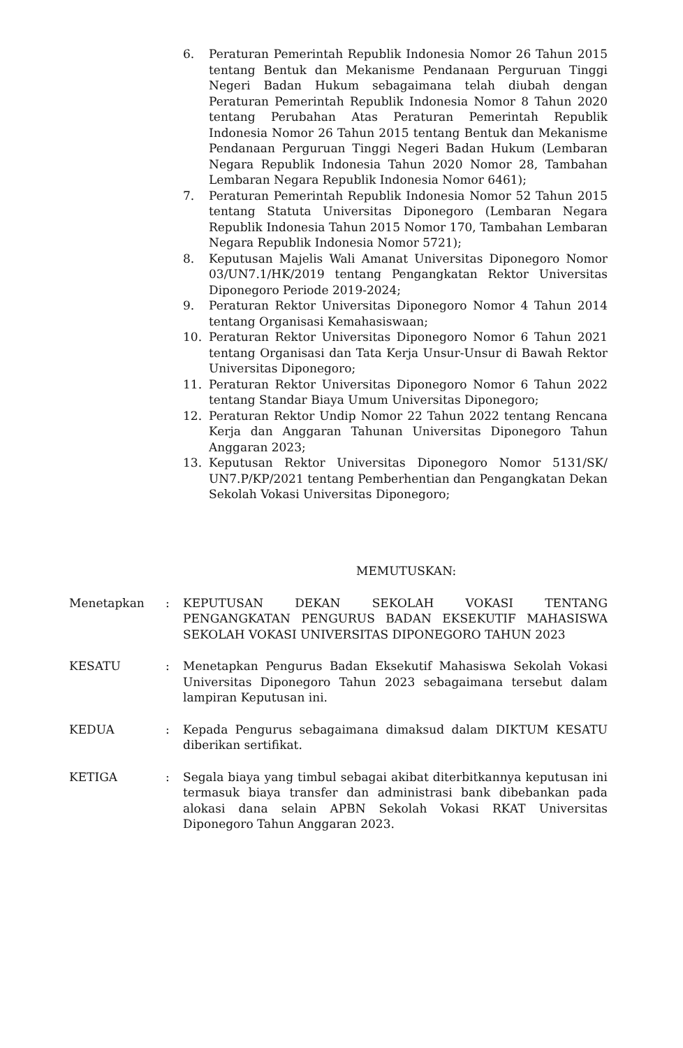6. Peraturan Pemerintah Republik Indonesia Nomor 26 Tahun 2015 tentang Bentuk dan Mekanisme Pendanaan Perguruan Tinggi Negeri Badan Hukum sebagaimana telah diubah dengan Peraturan Pemerintah Republik Indonesia Nomor 8 Tahun 2020 tentang Perubahan Atas Peraturan Pemerintah Republik Indonesia Nomor 26 Tahun 2015 tentang Bentuk dan Mekanisme Pendanaan Perguruan Tinggi Negeri Badan Hukum (Lembaran Negara Republik Indonesia Tahun 2020 Nomor 28, Tambahan Lembaran Negara Republik Indonesia Nomor 6461);
7. Peraturan Pemerintah Republik Indonesia Nomor 52 Tahun 2015 tentang Statuta Universitas Diponegoro (Lembaran Negara Republik Indonesia Tahun 2015 Nomor 170, Tambahan Lembaran Negara Republik Indonesia Nomor 5721);
8. Keputusan Majelis Wali Amanat Universitas Diponegoro Nomor 03/UN7.1/HK/2019 tentang Pengangkatan Rektor Universitas Diponegoro Periode 2019-2024;
9. Peraturan Rektor Universitas Diponegoro Nomor 4 Tahun 2014 tentang Organisasi Kemahasiswaan;
10. Peraturan Rektor Universitas Diponegoro Nomor 6 Tahun 2021 tentang Organisasi dan Tata Kerja Unsur-Unsur di Bawah Rektor Universitas Diponegoro;
11. Peraturan Rektor Universitas Diponegoro Nomor 6 Tahun 2022 tentang Standar Biaya Umum Universitas Diponegoro;
12. Peraturan Rektor Undip Nomor 22 Tahun 2022 tentang Rencana Kerja dan Anggaran Tahunan Universitas Diponegoro Tahun Anggaran 2023;
13. Keputusan Rektor Universitas Diponegoro Nomor 5131/SK/ UN7.P/KP/2021 tentang Pemberhentian dan Pengangkatan Dekan Sekolah Vokasi Universitas Diponegoro;
MEMUTUSKAN:
Menetapkan : KEPUTUSAN DEKAN SEKOLAH VOKASI TENTANG PENGANGKATAN PENGURUS BADAN EKSEKUTIF MAHASISWA SEKOLAH VOKASI UNIVERSITAS DIPONEGORO TAHUN 2023
KESATU : Menetapkan Pengurus Badan Eksekutif Mahasiswa Sekolah Vokasi Universitas Diponegoro Tahun 2023 sebagaimana tersebut dalam lampiran Keputusan ini.
KEDUA : Kepada Pengurus sebagaimana dimaksud dalam DIKTUM KESATU diberikan sertifikat.
KETIGA : Segala biaya yang timbul sebagai akibat diterbitkannya keputusan ini termasuk biaya transfer dan administrasi bank dibebankan pada alokasi dana selain APBN Sekolah Vokasi RKAT Universitas Diponegoro Tahun Anggaran 2023.